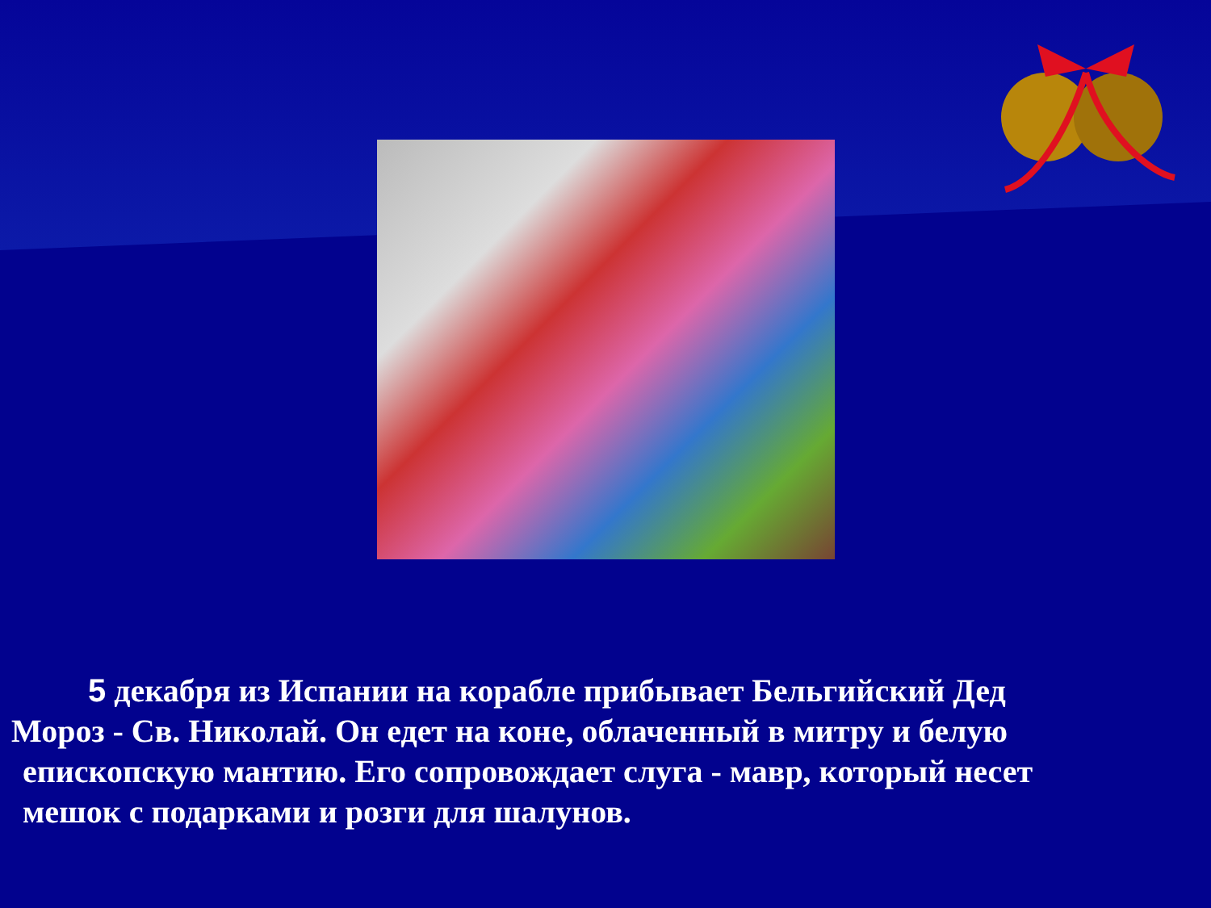5 декабря из Испании на корабле прибывает Бельгийский Дед
Мороз - Св. Николай. Он едет на коне, облаченный в митру и белую
епископскую мантию. Его сопровождает слуга - мавр, который несет
мешок с подарками и розги для шалунов.